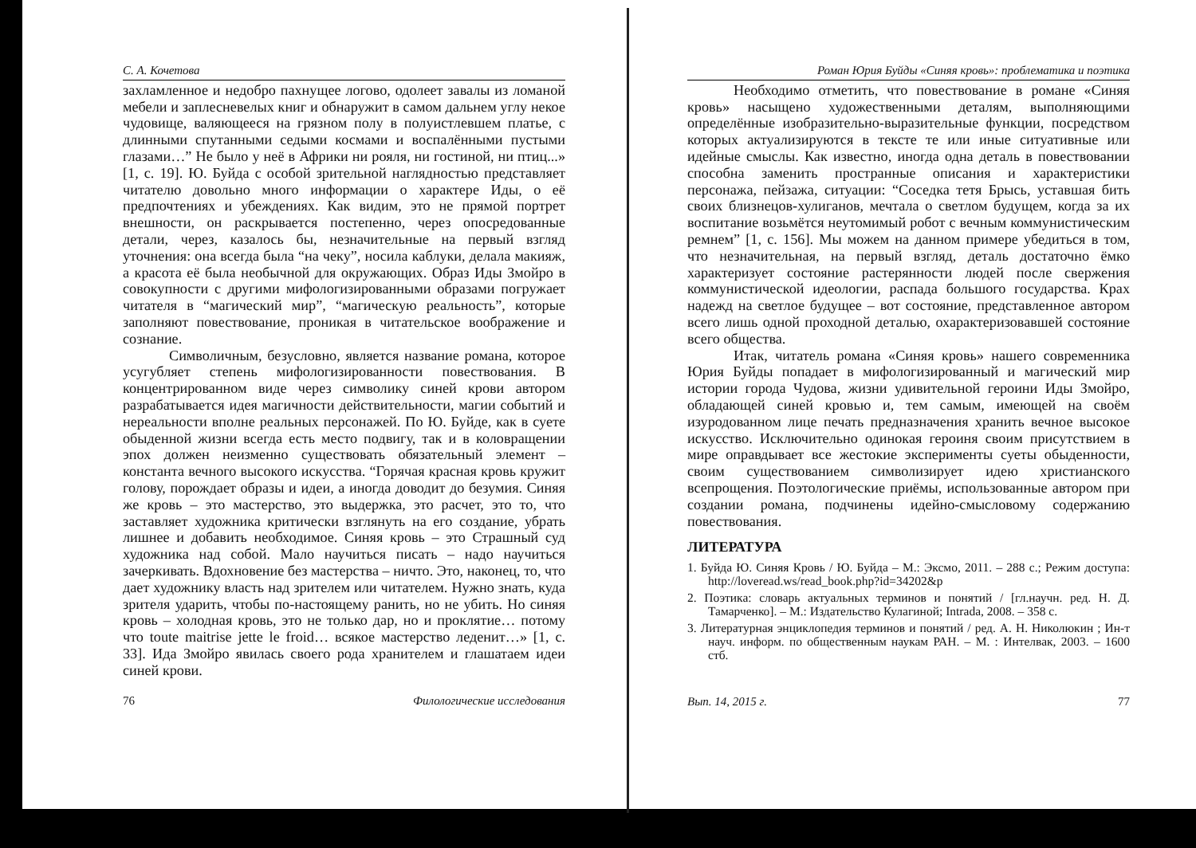С. А. Кочетова
захламленное и недобро пахнущее логово, одолеет завалы из ломаной мебели и заплесневелых книг и обнаружит в самом дальнем углу некое чудовище, валяющееся на грязном полу в полуистлевшем платье, с длинными спутанными седыми космами и воспалёнными пустыми глазами…” Не было у неё в Африки ни рояля, ни гостиной, ни птиц...» [1, с. 19]. Ю. Буйда с особой зрительной наглядностью представляет читателю довольно много информации о характере Иды, о её предпочтениях и убеждениях. Как видим, это не прямой портрет внешности, он раскрывается постепенно, через опосредованные детали, через, казалось бы, незначительные на первый взгляд уточнения: она всегда была “на чеку”, носила каблуки, делала макияж, а красота её была необычной для окружающих. Образ Иды Змойро в совокупности с другими мифологизированными образами погружает читателя в “магический мир”, “магическую реальность”, которые заполняют повествование, проникая в читательское воображение и сознание.
Символичным, безусловно, является название романа, которое усугубляет степень мифологизированности повествования. В концентрированном виде через символику синей крови автором разрабатывается идея магичности действительности, магии событий и нереальности вполне реальных персонажей. По Ю. Буйде, как в суете обыденной жизни всегда есть место подвигу, так и в коловращении эпох должен неизменно существовать обязательный элемент – константа вечного высокого искусства. “Горячая красная кровь кружит голову, порождает образы и идеи, а иногда доводит до безумия. Синяя же кровь – это мастерство, это выдержка, это расчет, это то, что заставляет художника критически взглянуть на его создание, убрать лишнее и добавить необходимое. Синяя кровь – это Страшный суд художника над собой. Мало научиться писать – надо научиться зачеркивать. Вдохновение без мастерства – ничто. Это, наконец, то, что дает художнику власть над зрителем или читателем. Нужно знать, куда зрителя ударить, чтобы по-настоящему ранить, но не убить. Но синяя кровь – холодная кровь, это не только дар, но и проклятие… потому что toute maitrise jette le froid… всякое мастерство леденит…» [1, с. 33]. Ида Змойро явилась своего рода хранителем и глашатаем идеи синей крови.
76 Филологические исследования
Роман Юрия Буйды «Синяя кровь»: проблематика и поэтика
Необходимо отметить, что повествование в романе «Синяя кровь» насыщено художественными деталям, выполняющими определённые изобразительно-выразительные функции, посредством которых актуализируются в тексте те или иные ситуативные или идейные смыслы. Как известно, иногда одна деталь в повествовании способна заменить пространные описания и характеристики персонажа, пейзажа, ситуации: “Соседка тетя Брысь, уставшая бить своих близнецов-хулиганов, мечтала о светлом будущем, когда за их воспитание возьмётся неутомимый робот с вечным коммунистическим ремнем” [1, с. 156]. Мы можем на данном примере убедиться в том, что незначительная, на первый взгляд, деталь достаточно ёмко характеризует состояние растерянности людей после свержения коммунистической идеологии, распада большого государства. Крах надежд на светлое будущее – вот состояние, представленное автором всего лишь одной проходной деталью, охарактеризовавшей состояние всего общества.
Итак, читатель романа «Синяя кровь» нашего современника Юрия Буйды попадает в мифологизированный и магический мир истории города Чудова, жизни удивительной героини Иды Змойро, обладающей синей кровью и, тем самым, имеющей на своём изуродованном лице печать предназначения хранить вечное высокое искусство. Исключительно одинокая героиня своим присутствием в мире оправдывает все жестокие эксперименты суеты обыденности, своим существованием символизирует идею христианского всепрощения. Поэтологические приёмы, использованные автором при создании романа, подчинены идейно-смысловому содержанию повествования.
ЛИТЕРАТУРА
1. Буйда Ю. Синяя Кровь / Ю. Буйда – М.: Эксмо, 2011. – 288 с.; Режим доступа: http://loveread.ws/read_book.php?id=34202&p
2. Поэтика: словарь актуальных терминов и понятий / [гл.научн. ред. Н. Д. Тамарченко]. – М.: Издательство Кулагиной; Intrada, 2008. – 358 с.
3. Литературная энциклопедия терминов и понятий / ред. А. Н. Николюкин ; Ин-т науч. информ. по общественным наукам РАН. – М. : Интелвак, 2003. – 1600 стб.
Вып. 14, 2015 г. 77